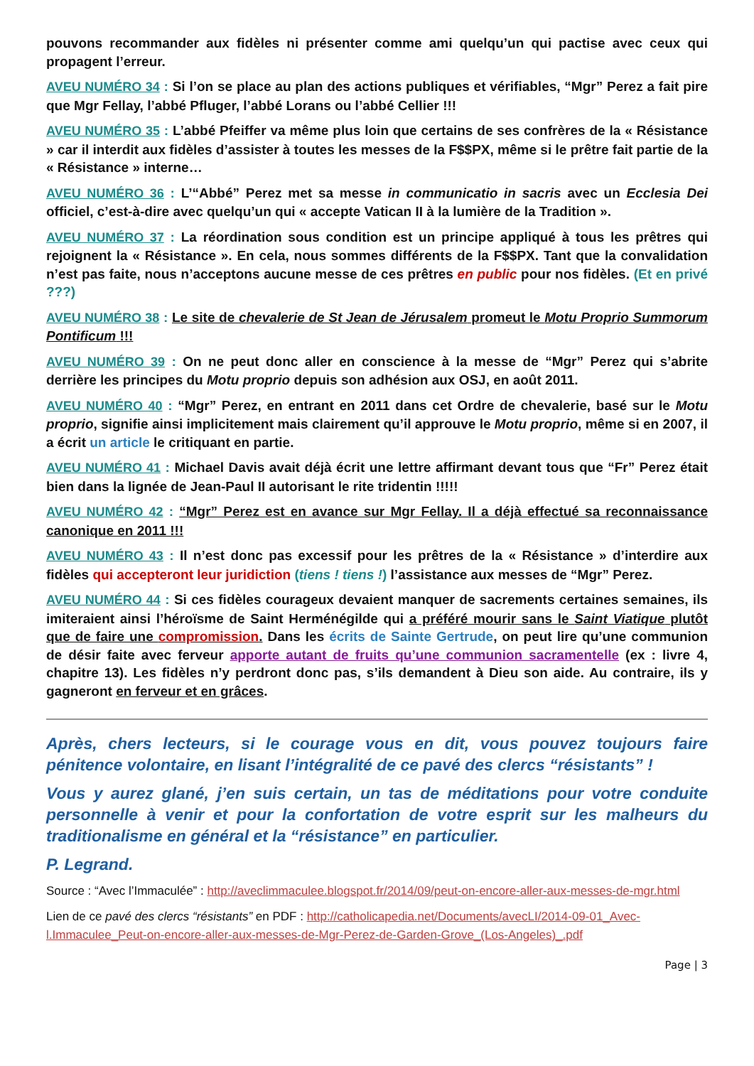pouvons recommander aux fidèles ni présenter comme ami quelqu’un qui pactise avec ceux qui propagent l’erreur.
AVEU NUMÉRO 34 : Si l’on se place au plan des actions publiques et vérifiables, “Mgr” Perez a fait pire que Mgr Fellay, l’abbé Pfluger, l’abbé Lorans ou l’abbé Cellier !!!
AVEU NUMÉRO 35 : L’abbé Pfeiffer va même plus loin que certains de ses confrères de la « Résistance » car il interdit aux fidèles d’assister à toutes les messes de la F$$PX, même si le prêtre fait partie de la « Résistance » interne…
AVEU NUMÉRO 36 : L’“Abbé” Perez met sa messe in communicatio in sacris avec un Ecclesia Dei officiel, c’est-à-dire avec quelqu’un qui « accepte Vatican II à la lumière de la Tradition ».
AVEU NUMÉRO 37 : La réordination sous condition est un principe appliqué à tous les prêtres qui rejoignent la « Résistance ». En cela, nous sommes différents de la F$$PX. Tant que la convalidation n’est pas faite, nous n’acceptons aucune messe de ces prêtres en public pour nos fidèles. (Et en privé ???)
AVEU NUMÉRO 38 : Le site de chevalerie de St Jean de Jérusalem promeut le Motu Proprio Summorum Pontificum !!!
AVEU NUMÉRO 39 : On ne peut donc aller en conscience à la messe de “Mgr” Perez qui s’abrite derrière les principes du Motu proprio depuis son adhésion aux OSJ, en août 2011.
AVEU NUMÉRO 40 : “Mgr” Perez, en entrant en 2011 dans cet Ordre de chevalerie, basé sur le Motu proprio, signifie ainsi implicitement mais clairement qu’il approuve le Motu proprio, même si en 2007, il a écrit un article le critiquant en partie.
AVEU NUMÉRO 41 : Michael Davis avait déjà écrit une lettre affirmant devant tous que “Fr” Perez était bien dans la lignée de Jean-Paul II autorisant le rite tridentin !!!!!
AVEU NUMÉRO 42 : “Mgr” Perez est en avance sur Mgr Fellay. Il a déjà effectué sa reconnaissance canonique en 2011 !!!
AVEU NUMÉRO 43 : Il n’est donc pas excessif pour les prêtres de la « Résistance » d’interdire aux fidèles qui accepteront leur juridiction (tiens ! tiens !) l’assistance aux messes de “Mgr” Perez.
AVEU NUMÉRO 44 : Si ces fidèles courageux devaient manquer de sacrements certaines semaines, ils imiteraient ainsi l’héroïsme de Saint Herménégilde qui a préféré mourir sans le Saint Viatique plutôt que de faire une compromission. Dans les écrits de Sainte Gertrude, on peut lire qu’une communion de désir faite avec ferveur apporte autant de fruits qu’une communion sacramentelle (ex : livre 4, chapitre 13). Les fidèles n’y perdront donc pas, s’ils demandent à Dieu son aide. Au contraire, ils y gagneront en ferveur et en grâces.
Après, chers lecteurs, si le courage vous en dit, vous pouvez toujours faire pénitence volontaire, en lisant l’intégralité de ce pavé des clercs “résistants” !
Vous y aurez glané, j’en suis certain, un tas de méditations pour votre conduite personnelle à venir et pour la confortation de votre esprit sur les malheurs du traditionalisme en général et la “résistance” en particulier.
P. Legrand.
Source : “Avec l’Immaculée” : http://aveclimmaculee.blogspot.fr/2014/09/peut-on-encore-aller-aux-messes-de-mgr.html
Lien de ce pavé des clercs “résistants” en PDF : http://catholicapedia.net/Documents/avecLI/2014-09-01_Avec-l.Immaculee_Peut-on-encore-aller-aux-messes-de-Mgr-Perez-de-Garden-Grove_(Los-Angeles)_.pdf
Page | 3